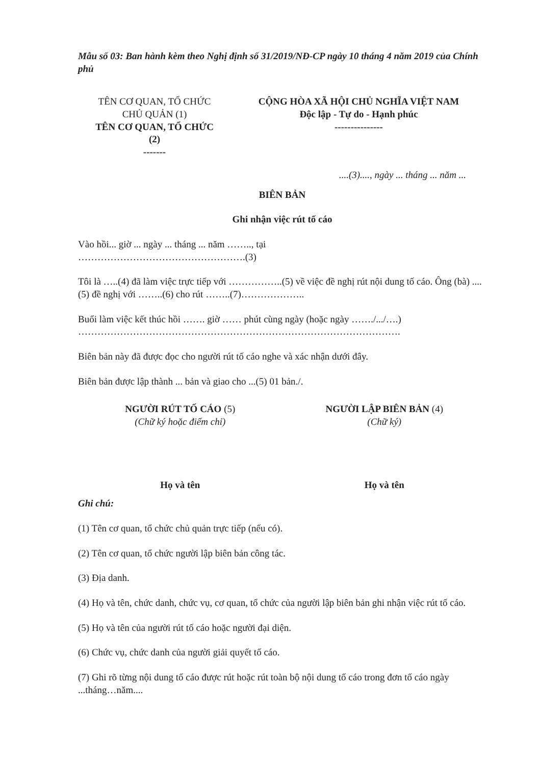Mẫu số 03: Ban hành kèm theo Nghị định số 31/2019/NĐ-CP ngày 10 tháng 4 năm 2019 của Chính phủ
TÊN CƠ QUAN, TỔ CHỨC
CHỦ QUẢN (1)
TÊN CƠ QUAN, TỔ CHỨC
(2)
-------
CỘNG HÒA XÃ HỘI CHỦ NGHĨA VIỆT NAM
Độc lập - Tự do - Hạnh phúc
---------------
....(3)...., ngày ... tháng ... năm ...
BIÊN BẢN
Ghi nhận việc rút tố cáo
Vào hồi... giờ ... ngày ... tháng ... năm …….., tại
…………………………………………….(3)
Tôi là …..(4) đã làm việc trực tiếp với ……………..(5) về việc đề nghị rút nội dung tố cáo. Ông (bà) ....(5) đề nghị với ……..(6) cho rút ……..(7)………………..
Buổi làm việc kết thúc hồi ……. giờ …… phút cùng ngày (hoặc ngày ……./.../….)
……………………………………………………………………………………….
Biên bản này đã được đọc cho người rút tố cáo nghe và xác nhận dưới đây.
Biên bản được lập thành ... bản và giao cho ...(5) 01 bản./.
NGƯỜI RÚT TỐ CÁO (5)
(Chữ ký hoặc điểm chỉ)
Họ và tên
NGƯỜI LẬP BIÊN BẢN (4)
(Chữ ký)
Họ và tên
Ghi chú:
(1) Tên cơ quan, tổ chức chủ quản trực tiếp (nếu có).
(2) Tên cơ quan, tổ chức người lập biên bản công tác.
(3) Địa danh.
(4) Họ và tên, chức danh, chức vụ, cơ quan, tổ chức của người lập biên bản ghi nhận việc rút tố cáo.
(5) Họ và tên của người rút tố cáo hoặc người đại diện.
(6) Chức vụ, chức danh của người giải quyết tố cáo.
(7) Ghi rõ từng nội dung tố cáo được rút hoặc rút toàn bộ nội dung tố cáo trong đơn tố cáo ngày ...tháng…năm....